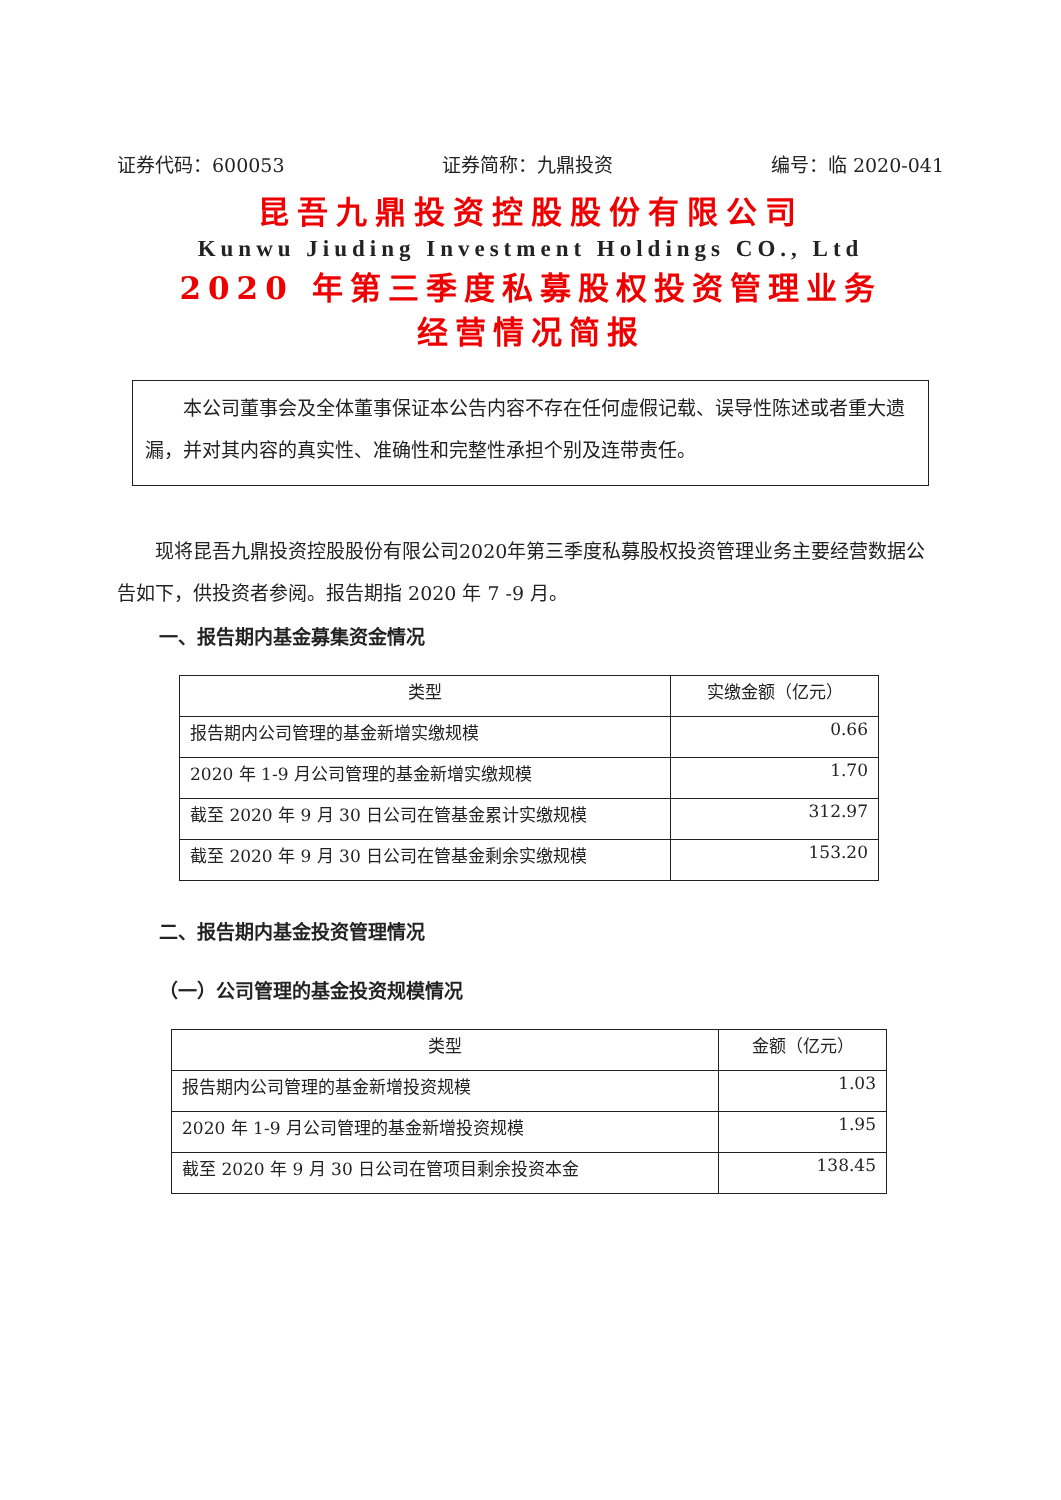证券代码：600053 证券简称：九鼎投资 编号：临 2020-041
昆吾九鼎投资控股股份有限公司
Kunwu Jiuding Investment Holdings CO., Ltd
2020 年第三季度私募股权投资管理业务
经营情况简报
本公司董事会及全体董事保证本公告内容不存在任何虚假记载、误导性陈述或者重大遗漏，并对其内容的真实性、准确性和完整性承担个别及连带责任。
现将昆吾九鼎投资控股股份有限公司2020年第三季度私募股权投资管理业务主要经营数据公告如下，供投资者参阅。报告期指 2020 年 7 -9 月。
一、报告期内基金募集资金情况
| 类型 | 实缴金额（亿元） |
| --- | --- |
| 报告期内公司管理的基金新增实缴规模 | 0.66 |
| 2020 年 1-9 月公司管理的基金新增实缴规模 | 1.70 |
| 截至 2020 年 9 月 30 日公司在管基金累计实缴规模 | 312.97 |
| 截至 2020 年 9 月 30 日公司在管基金剩余实缴规模 | 153.20 |
二、报告期内基金投资管理情况
（一）公司管理的基金投资规模情况
| 类型 | 金额（亿元） |
| --- | --- |
| 报告期内公司管理的基金新增投资规模 | 1.03 |
| 2020 年 1-9 月公司管理的基金新增投资规模 | 1.95 |
| 截至 2020 年 9 月 30 日公司在管项目剩余投资本金 | 138.45 |